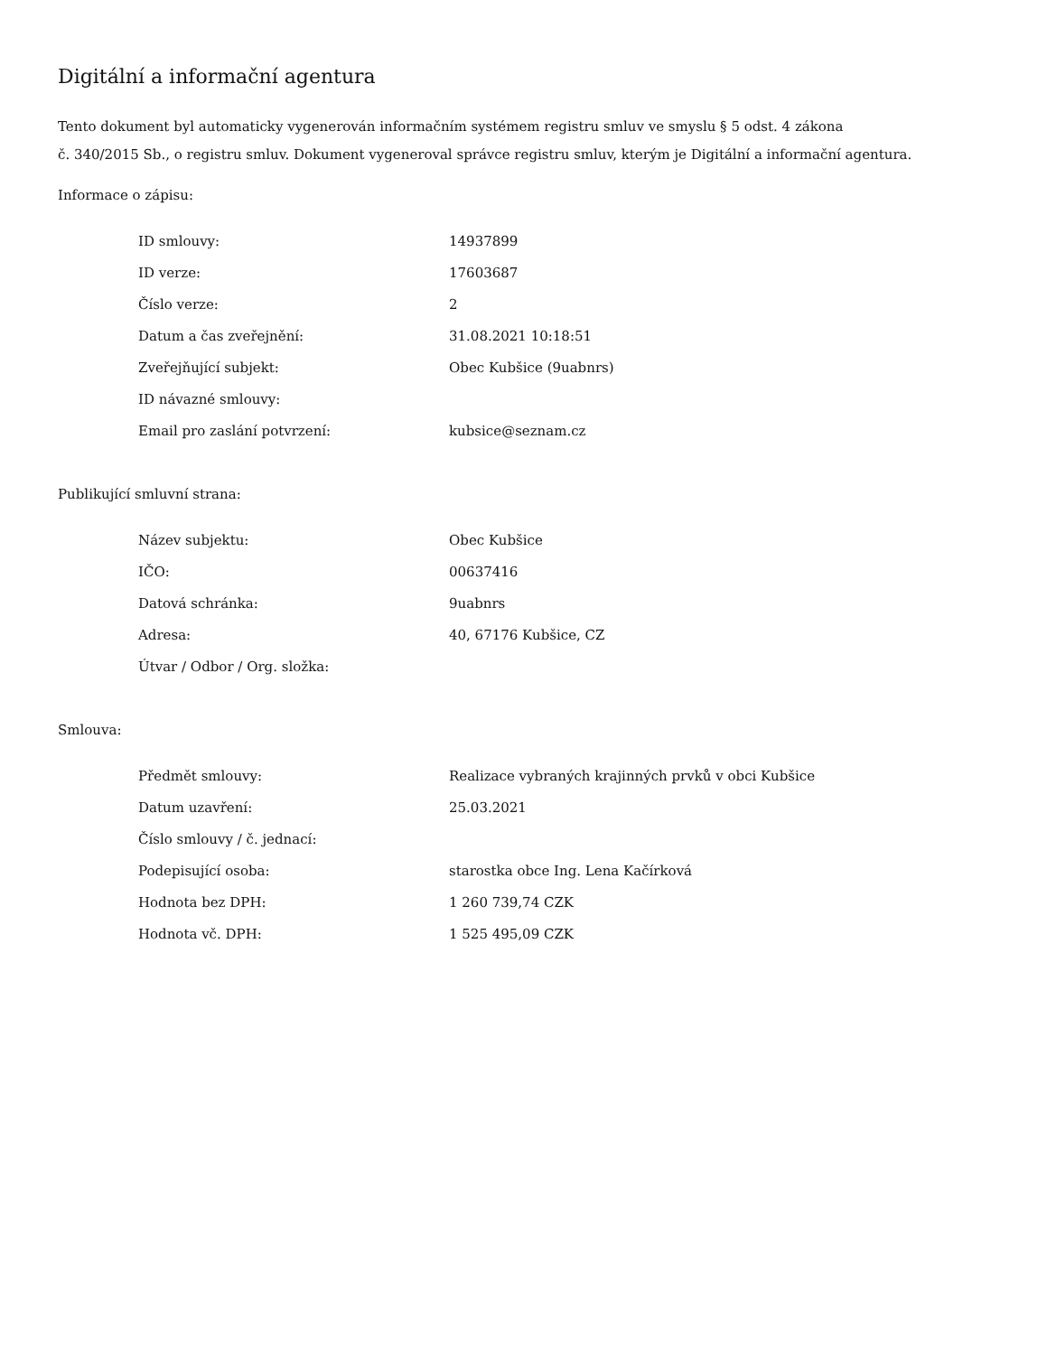Digitální a informační agentura
Tento dokument byl automaticky vygenerován informačním systémem registru smluv ve smyslu § 5 odst. 4 zákona
č. 340/2015 Sb., o registru smluv. Dokument vygeneroval správce registru smluv, kterým je Digitální a informační agentura.
Informace o zápisu:
| ID smlouvy: | 14937899 |
| ID verze: | 17603687 |
| Číslo verze: | 2 |
| Datum a čas zveřejnění: | 31.08.2021 10:18:51 |
| Zveřejňující subjekt: | Obec Kubšice (9uabnrs) |
| ID návazné smlouvy: | |
| Email pro zaslání potvrzení: | kubsice@seznam.cz |
Publikující smluvní strana:
| Název subjektu: | Obec Kubšice |
| IČO: | 00637416 |
| Datová schránka: | 9uabnrs |
| Adresa: | 40, 67176 Kubšice, CZ |
| Útvar / Odbor / Org. složka: | |
Smlouva:
| Předmět smlouvy: | Realizace vybraných krajinných prvků v obci Kubšice |
| Datum uzavření: | 25.03.2021 |
| Číslo smlouvy / č. jednací: | |
| Podepisující osoba: | starostka obce Ing. Lena Kačírková |
| Hodnota bez DPH: | 1 260 739,74 CZK |
| Hodnota vč. DPH: | 1 525 495,09 CZK |